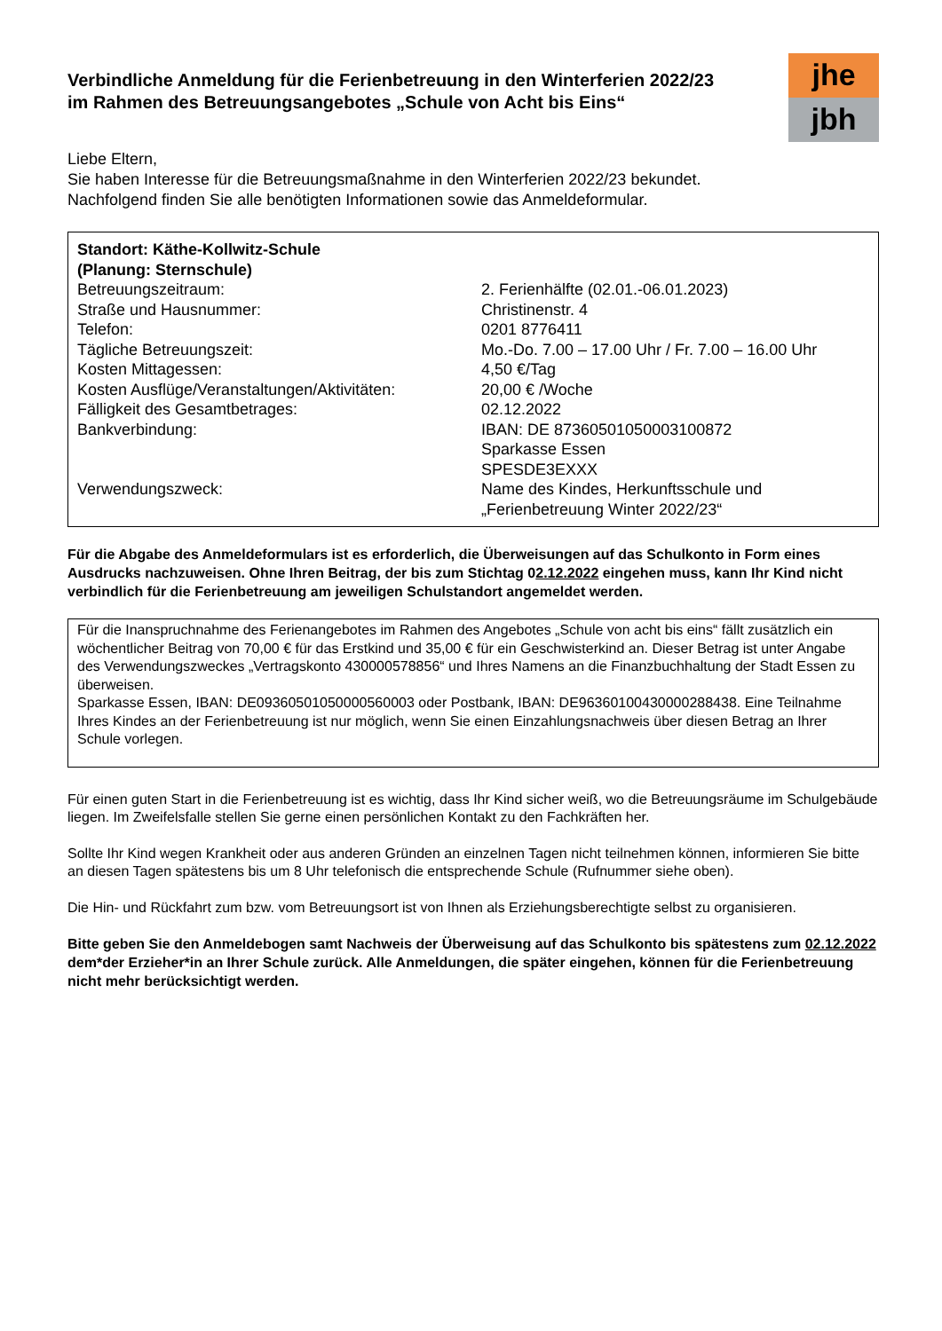Verbindliche Anmeldung für die Ferienbetreuung in den Winterferien 2022/23
im Rahmen des Betreuungsangebotes „Schule von Acht bis Eins“
jhe
jbh
Liebe Eltern,
Sie haben Interesse für die Betreuungsmaßnahme in den Winterferien 2022/23 bekundet.
Nachfolgend finden Sie alle benötigten Informationen sowie das Anmeldeformular.
| Standort: Käthe-Kollwitz-Schule (Planung: Sternschule) | |
| Betreuungszeitraum: | 2. Ferienhälfte (02.01.-06.01.2023) |
| Straße und Hausnummer: | Christinenstr. 4 |
| Telefon: | 0201 8776411 |
| Tägliche Betreuungszeit: | Mo.-Do. 7.00 – 17.00 Uhr / Fr. 7.00 – 16.00 Uhr |
| Kosten Mittagessen: | 4,50 €/Tag |
| Kosten Ausflüge/Veranstaltungen/Aktivitäten: | 20,00 € /Woche |
| Fälligkeit des Gesamtbetrages: | 02.12.2022 |
| Bankverbindung: | IBAN: DE 87360501050003100872 Sparkasse Essen SPESDE3EXXX |
| Verwendungszweck: | Name des Kindes, Herkunftsschule und „Ferienbetreuung Winter 2022/23“ |
Für die Abgabe des Anmeldeformulars ist es erforderlich, die Überweisungen auf das Schulkonto in Form eines Ausdrucks nachzuweisen. Ohne Ihren Beitrag, der bis zum Stichtag 02.12.2022 eingehen muss, kann Ihr Kind nicht verbindlich für die Ferienbetreuung am jeweiligen Schulstandort angemeldet werden.
Für die Inanspruchnahme des Ferienangebotes im Rahmen des Angebotes „Schule von acht bis eins“ fällt zusätzlich ein wöchentlicher Beitrag von 70,00 € für das Erstkind und 35,00 € für ein Geschwisterkind an. Dieser Betrag ist unter Angabe des Verwendungszweckes „Vertragskonto 430000578856“ und Ihres Namens an die Finanzbuchhaltung der Stadt Essen zu überweisen.
Sparkasse Essen, IBAN: DE09360501050000560003 oder Postbank, IBAN: DE96360100430000288438. Eine Teilnahme Ihres Kindes an der Ferienbetreuung ist nur möglich, wenn Sie einen Einzahlungsnachweis über diesen Betrag an Ihrer Schule vorlegen.
Für einen guten Start in die Ferienbetreuung ist es wichtig, dass Ihr Kind sicher weiß, wo die Betreuungsräume im Schulgebäude liegen. Im Zweifelsfalle stellen Sie gerne einen persönlichen Kontakt zu den Fachkräften her.
Sollte Ihr Kind wegen Krankheit oder aus anderen Gründen an einzelnen Tagen nicht teilnehmen können, informieren Sie bitte an diesen Tagen spätestens bis um 8 Uhr telefonisch die entsprechende Schule (Rufnummer siehe oben).
Die Hin- und Rückfahrt zum bzw. vom Betreuungsort ist von Ihnen als Erziehungsberechtigte selbst zu organisieren.
Bitte geben Sie den Anmeldebogen samt Nachweis der Überweisung auf das Schulkonto bis spätestens zum 02.12.2022 dem*der Erzieher*in an Ihrer Schule zurück. Alle Anmeldungen, die später eingehen, können für die Ferienbetreuung nicht mehr berücksichtigt werden.